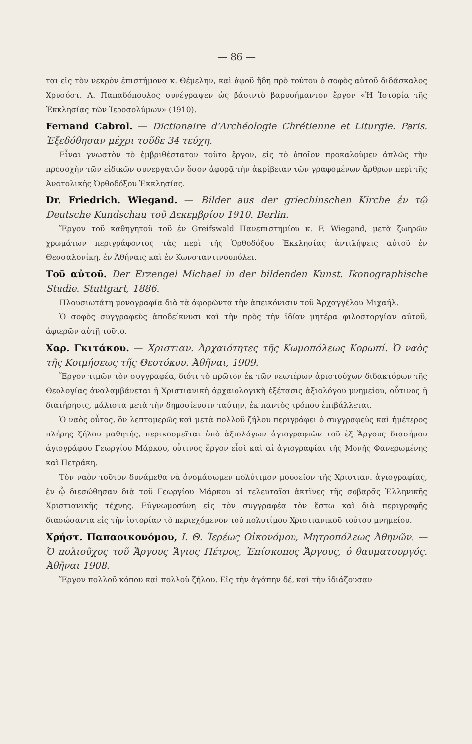— 86 —
ται εἰς τὸν νεκρὸν ἐπιστήμονα κ. Θέμελην, καὶ ἀφοῦ ἤδη πρὸ τούτου ὁ σοφὸς αὐτοῦ διδάσκαλος Χρυσόστ. Α. Παπαδόπουλος συνέγραψεν ὡς βάσιντὸ βαρυσήμαντον ἔργον «Ἡ Ἱστορία τῆς Ἐκκλησίας τῶν Ἱεροσολύμων» (1910).
Fernand Cabrol. — Dictionaire d'Archéologie Chrétienne et Liturgie. Paris. Ἐξεδόθησαν μέχρι τοῦδε 34 τεύχη.
Εἶναι γνωστὸν τὸ ἐμβριθέστατον τοῦτο ἔργον, εἰς τὸ ὁποῖον προκαλοῦμεν ἁπλῶς τὴν προσοχὴν τῶν εἰδικῶν συνεργατῶν ὅσον ἀφορᾷ τὴν ἀκρίβειαν τῶν γραφομένων ἄρθρων περὶ τῆς Ἀνατολικῆς Ὀρθοδόξου Ἐκκλησίας.
Dr. Friedrich. Wiegand. — Bilder aus der griechinschen Kirche ἐν τῷ Deutsche Kundschau τοῦ Δεκεμβρίου 1910. Berlin.
Ἔργον τοῦ καθηγητοῦ τοῦ ἐν Greifswald Πανεπιστημίου κ. F. Wiegand, μετὰ ζωηρῶν χρωμάτων περιγράφοντος τὰς περὶ τῆς Ὀρθοδόξου Ἐκκλησίας ἀντιλήψεις αὐτοῦ ἐν Θεσσαλονίκῃ, ἐν Ἀθήναις καὶ ἐν Κωνσταντινουπόλει.
Τοῦ αὐτοῦ. Der Erzengel Michael in der bildenden Kunst. Ikonographische Studie. Stuttgart, 1886.
Πλουσιωτάτη μονογραφία διὰ τὰ ἀφορῶντα τὴν ἀπεικόνισιν τοῦ Ἀρχαγγέλου Μιχαήλ.
Ὁ σοφὸς συγγραφεὺς ἀποδείκνυσι καὶ τὴν πρὸς τὴν ἰδίαν μητέρα φιλοστοργίαν αὐτοῦ, ἀφιερῶν αὐτῇ τοῦτο.
Χαρ. Γκιτάκου. — Χριστιαν. Ἀρχαιότητες τῆς Κωμοπόλεως Κορωπί. Ὁ ναὸς τῆς Κοιμήσεως τῆς Θεοτόκου. Ἀθῆναι, 1909.
Ἔργον τιμῶν τὸν συγγραφέα, διότι τὸ πρῶτον ἐκ τῶν νεωτέρων ἀριστούχων διδακτόρων τῆς Θεολογίας ἀναλαμβάνεται ἡ Χριστιανικὴ ἀρχαιολογικὴ ἐξέτασις ἀξιολόγου μνημείου, οὗτινος ἡ διατήρησις, μάλιστα μετὰ τὴν δημοσίευσιν ταύτην, ἐκ παντὸς τρόπου ἐπιβάλλεται.
Ὁ ναὸς οὗτος, ὃν λεπτομερῶς καὶ μετὰ πολλοῦ ζήλου περιγράφει ὁ συγγραφεὺς καὶ ἡμέτερος πλήρης ζήλου μαθητής, περικοσμεῖται ὑπὸ ἀξιολόγων ἁγιογραφιῶν τοῦ ἐξ Ἄργους διασήμου ἁγιογράφου Γεωργίου Μάρκου, οὗτινος ἔργον εἶσὶ καὶ αἱ ἁγιογραφίαι τῆς Μονῆς Φανερωμένης καὶ Πετράκη.
Τὸν ναὸν τοῦτον δυνάμεθα νὰ ὀνομάσωμεν πολύτιμον μουσεῖον τῆς Χριστιαν. ἁγιογραφίας, ἐν ᾧ διεσώθησαν διὰ τοῦ Γεωργίου Μάρκου αἱ τελευταῖαι ἀκτῖνες τῆς σοβαρᾶς Ἑλληνικῆς Χριστιανικῆς τέχνης. Εὐγνωμοσύνη εἰς τὸν συγγραφέα τὸν ἔστω καὶ διὰ περιγραφῆς διασώσαντα εἰς τὴν ἱστορίαν τὸ περιεχόμενον τοῦ πολυτίμου Χριστιανικοῦ τούτου μνημείου.
Χρήστ. Παπαοικονόμου, Ι. Θ. Ἱερέως Οἰκονόμου, Μητροπόλεως Ἀθηνῶν. — Ὁ πολιοῦχος τοῦ Ἄργους Ἅγιος Πέτρος, Ἐπίσκοπος Ἄργους, ὁ θαυματουργός. Ἀθῆναι 1908.
Ἔργον πολλοῦ κόπου καὶ πολλοῦ ζήλου. Εἰς τὴν ἀγάπην δέ, καὶ τὴν ἰδιάζουσαν